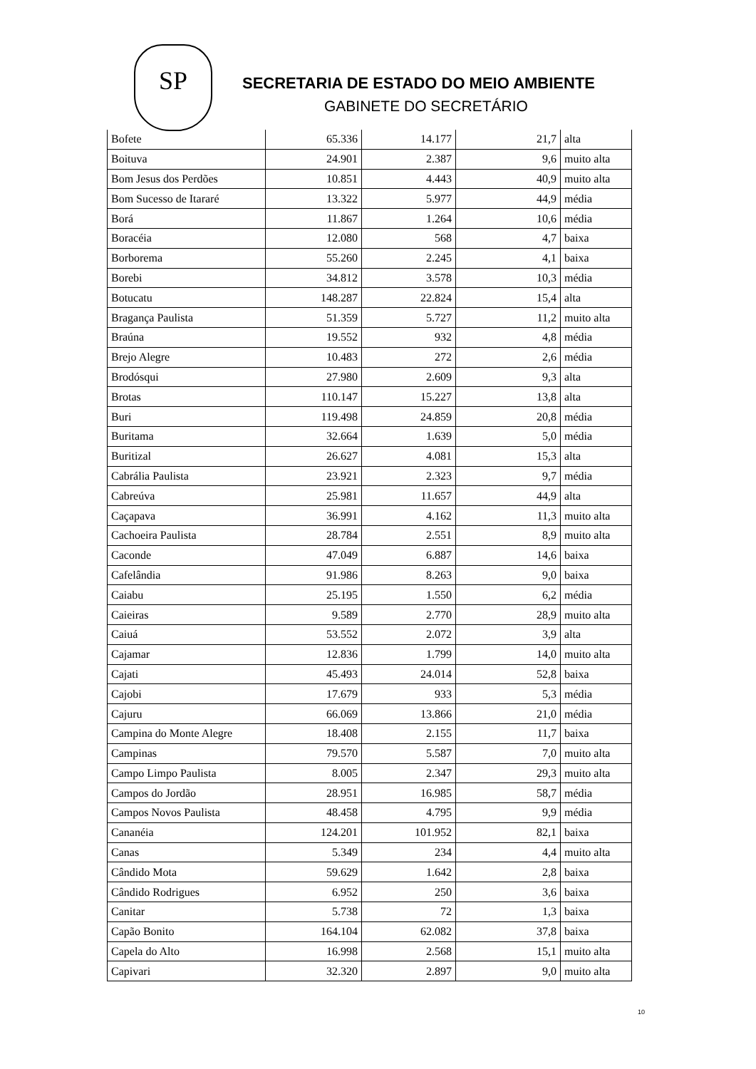SP
SECRETARIA DE ESTADO DO MEIO AMBIENTE
GABINETE DO SECRETÁRIO
| Bofete | 65.336 | 14.177 | 21,7 | alta |
| Boituva | 24.901 | 2.387 | 9,6 | muito alta |
| Bom Jesus dos Perdões | 10.851 | 4.443 | 40,9 | muito alta |
| Bom Sucesso de Itararé | 13.322 | 5.977 | 44,9 | média |
| Borá | 11.867 | 1.264 | 10,6 | média |
| Boracéia | 12.080 | 568 | 4,7 | baixa |
| Borborema | 55.260 | 2.245 | 4,1 | baixa |
| Borebi | 34.812 | 3.578 | 10,3 | média |
| Botucatu | 148.287 | 22.824 | 15,4 | alta |
| Bragança Paulista | 51.359 | 5.727 | 11,2 | muito alta |
| Braúna | 19.552 | 932 | 4,8 | média |
| Brejo Alegre | 10.483 | 272 | 2,6 | média |
| Brodósqui | 27.980 | 2.609 | 9,3 | alta |
| Brotas | 110.147 | 15.227 | 13,8 | alta |
| Buri | 119.498 | 24.859 | 20,8 | média |
| Buritama | 32.664 | 1.639 | 5,0 | média |
| Buritizal | 26.627 | 4.081 | 15,3 | alta |
| Cabrália Paulista | 23.921 | 2.323 | 9,7 | média |
| Cabreúva | 25.981 | 11.657 | 44,9 | alta |
| Caçapava | 36.991 | 4.162 | 11,3 | muito alta |
| Cachoeira Paulista | 28.784 | 2.551 | 8,9 | muito alta |
| Caconde | 47.049 | 6.887 | 14,6 | baixa |
| Cafelândia | 91.986 | 8.263 | 9,0 | baixa |
| Caiabu | 25.195 | 1.550 | 6,2 | média |
| Caieiras | 9.589 | 2.770 | 28,9 | muito alta |
| Caiuá | 53.552 | 2.072 | 3,9 | alta |
| Cajamar | 12.836 | 1.799 | 14,0 | muito alta |
| Cajati | 45.493 | 24.014 | 52,8 | baixa |
| Cajobi | 17.679 | 933 | 5,3 | média |
| Cajuru | 66.069 | 13.866 | 21,0 | média |
| Campina do Monte Alegre | 18.408 | 2.155 | 11,7 | baixa |
| Campinas | 79.570 | 5.587 | 7,0 | muito alta |
| Campo Limpo Paulista | 8.005 | 2.347 | 29,3 | muito alta |
| Campos do Jordão | 28.951 | 16.985 | 58,7 | média |
| Campos Novos Paulista | 48.458 | 4.795 | 9,9 | média |
| Cananéia | 124.201 | 101.952 | 82,1 | baixa |
| Canas | 5.349 | 234 | 4,4 | muito alta |
| Cândido Mota | 59.629 | 1.642 | 2,8 | baixa |
| Cândido Rodrigues | 6.952 | 250 | 3,6 | baixa |
| Canitar | 5.738 | 72 | 1,3 | baixa |
| Capão Bonito | 164.104 | 62.082 | 37,8 | baixa |
| Capela do Alto | 16.998 | 2.568 | 15,1 | muito alta |
| Capivari | 32.320 | 2.897 | 9,0 | muito alta |
10